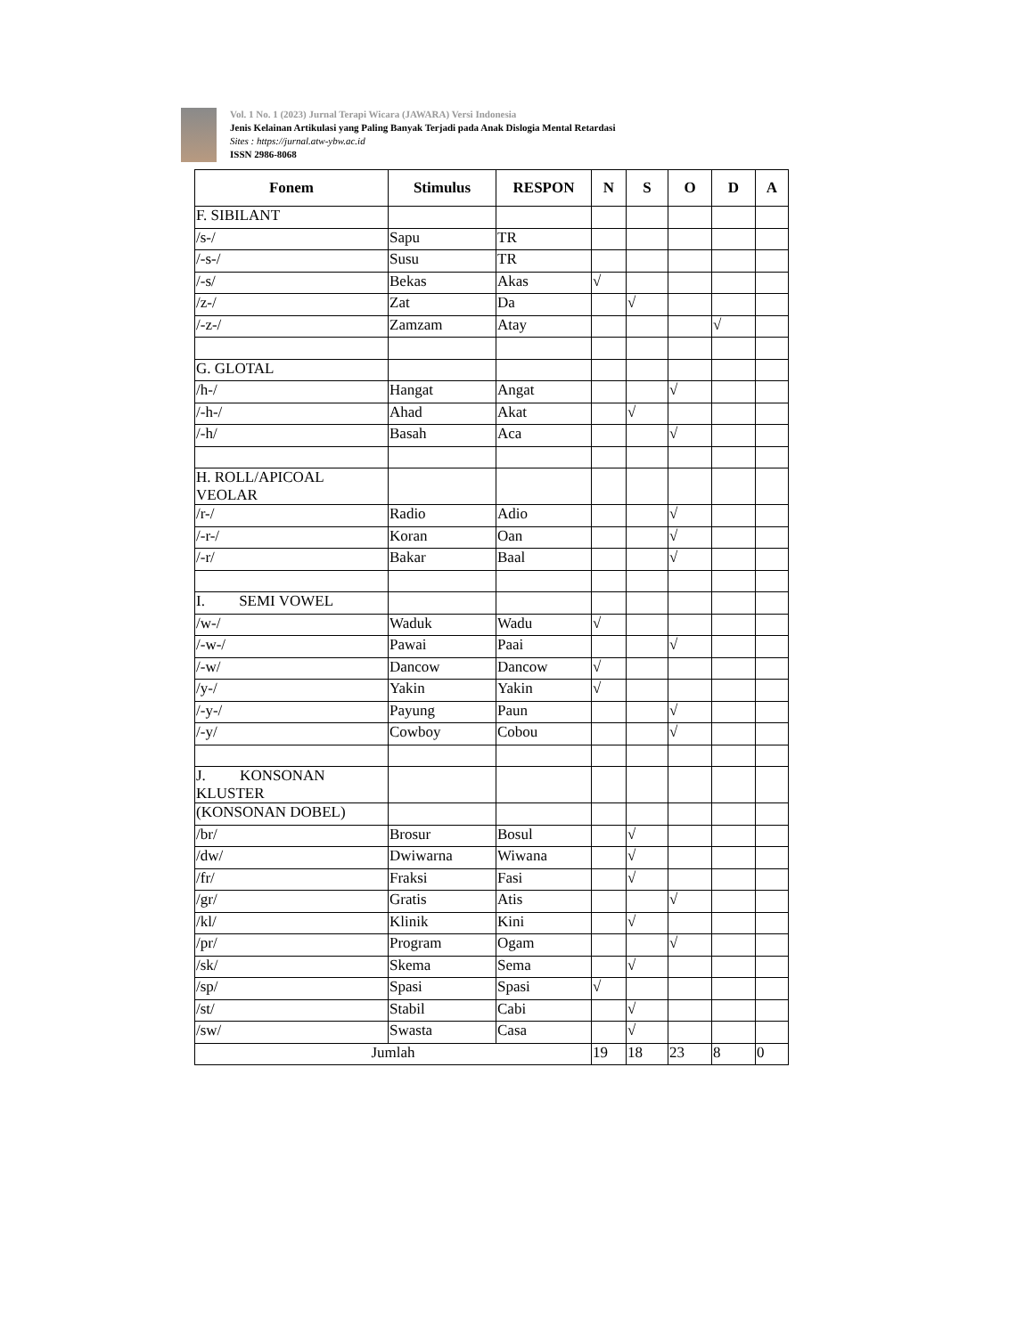Vol. 1 No. 1 (2023) Jurnal Terapi Wicara (JAWARA) Versi Indonesia
Jenis Kelainan Artikulasi yang Paling Banyak Terjadi pada Anak Dislogia Mental Retardasi
Sites : https://jurnal.atw-ybw.ac.id
ISSN 2986-8068
| Fonem | Stimulus | RESPON | N | S | O | D | A |
| --- | --- | --- | --- | --- | --- | --- | --- |
| F. SIBILANT | | | | | | | |
| /s-/ | Sapu | TR | | | | | |
| /-s-/ | Susu | TR | | | | | |
| /-s/ | Bekas | Akas | √ | | | | |
| /z-/ | Zat | Da | | √ | | | |
| /-z-/ | Zamzam | Atay | | | | √ | |
| G. GLOTAL | | | | | | | |
| /h-/ | Hangat | Angat | | | √ | | |
| /-h-/ | Ahad | Akat | | √ | | | |
| /-h/ | Basah | Aca | | | √ | | |
| H. ROLL/APICOAL VEOLAR | | | | | | | |
| /r-/ | Radio | Adio | | | √ | | |
| /-r-/ | Koran | Oan | | | √ | | |
| /-r/ | Bakar | Baal | | | √ | | |
| I. SEMI VOWEL | | | | | | | |
| /w-/ | Waduk | Wadu | √ | | | | |
| /-w-/ | Pawai | Paai | | | √ | | |
| /-w/ | Dancow | Dancow | √ | | | | |
| /y-/ | Yakin | Yakin | √ | | | | |
| /-y-/ | Payung | Paun | | | √ | | |
| /-y/ | Cowboy | Cobou | | | √ | | |
| J. KONSONAN KLUSTER | | | | | | | |
| (KONSONAN DOBEL) | | | | | | | |
| /br/ | Brosur | Bosul | | √ | | | |
| /dw/ | Dwiwarna | Wiwana | | √ | | | |
| /fr/ | Fraksi | Fasi | | √ | | | |
| /gr/ | Gratis | Atis | | | √ | | |
| /kl/ | Klinik | Kini | | √ | | | |
| /pr/ | Program | Ogam | | | √ | | |
| /sk/ | Skema | Sema | | √ | | | |
| /sp/ | Spasi | Spasi | √ | | | | |
| /st/ | Stabil | Cabi | | √ | | | |
| /sw/ | Swasta | Casa | | √ | | | |
| Jumlah | | | 19 | 18 | 23 | 8 | 0 |